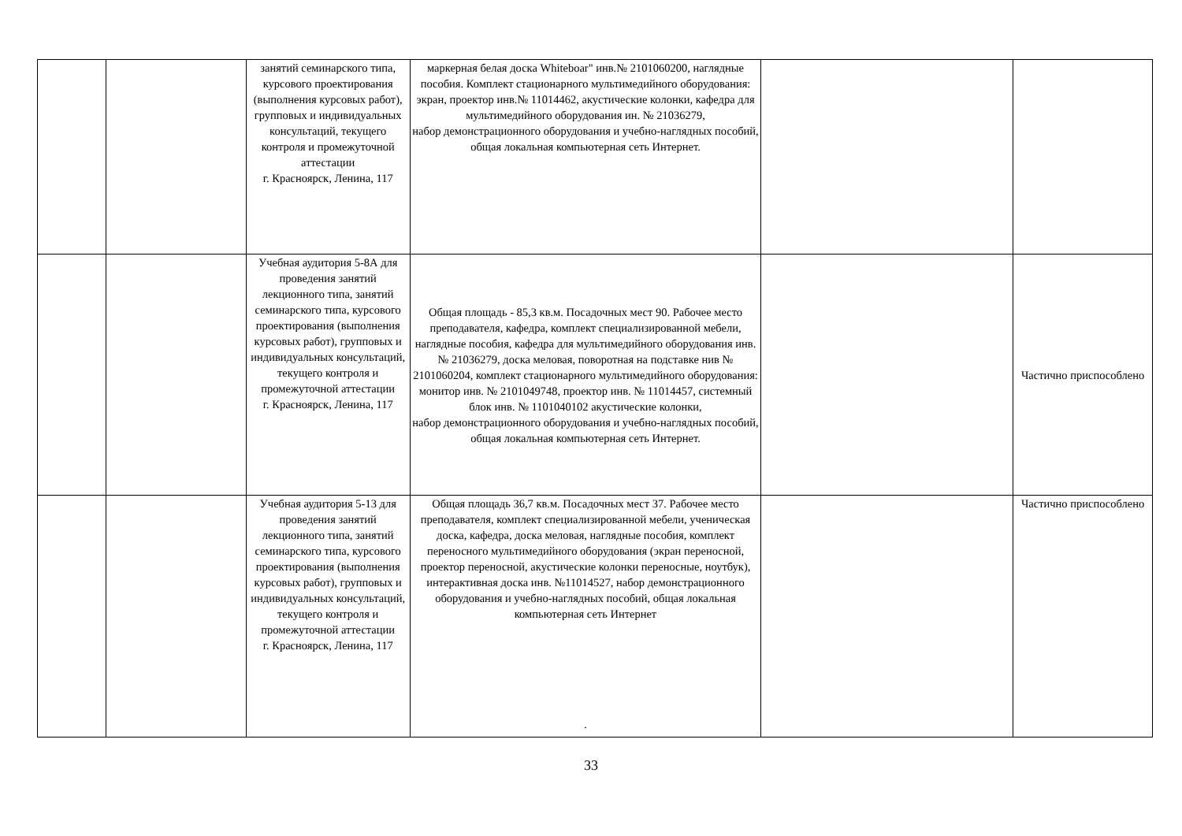| | | занятий семинарского типа, курсового проектирования (выполнения курсовых работ), групповых и индивидуальных консультаций, текущего контроля и промежуточной аттестации г. Красноярск, Ленина, 117 | маркерная белая доска Whiteboar" инв.№ 2101060200, наглядные пособия. Комплект стационарного мультимедийного оборудования: экран, проектор инв.№ 11014462, акустические колонки, кафедра для мультимедийного оборудования ин. № 21036279, набор демонстрационного оборудования и учебно-наглядных пособий, общая локальная компьютерная сеть Интернет. | | |
| | | Учебная аудитория 5-8А для проведения занятий лекционного типа, занятий семинарского типа, курсового проектирования (выполнения курсовых работ), групповых и индивидуальных консультаций, текущего контроля и промежуточной аттестации г. Красноярск, Ленина, 117 | Общая площадь - 85,3 кв.м. Посадочных мест 90. Рабочее место преподавателя, кафедра, комплект специализированной мебели, наглядные пособия, кафедра для мультимедийного оборудования инв. № 21036279, доска меловая, поворотная на подставке нив № 2101060204, комплект стационарного мультимедийного оборудования: монитор инв. № 2101049748, проектор инв. № 11014457, системный блок инв. № 1101040102 акустические колонки, набор демонстрационного оборудования и учебно-наглядных пособий, общая локальная компьютерная сеть Интернет. | | Частично приспособлено |
| | | Учебная аудитория 5-13 для проведения занятий лекционного типа, занятий семинарского типа, курсового проектирования (выполнения курсовых работ), групповых и индивидуальных консультаций, текущего контроля и промежуточной аттестации г. Красноярск, Ленина, 117 | Общая площадь 36,7 кв.м. Посадочных мест 37. Рабочее место преподавателя, комплект специализированной мебели, ученическая доска, кафедра, доска меловая, наглядные пособия, комплект переносного мультимедийного оборудования (экран переносной, проектор переносной, акустические колонки переносные, ноутбук), интерактивная доска инв. №11014527, набор демонстрационного оборудования и учебно-наглядных пособий, общая локальная компьютерная сеть Интернет . | | Частично приспособлено |
33